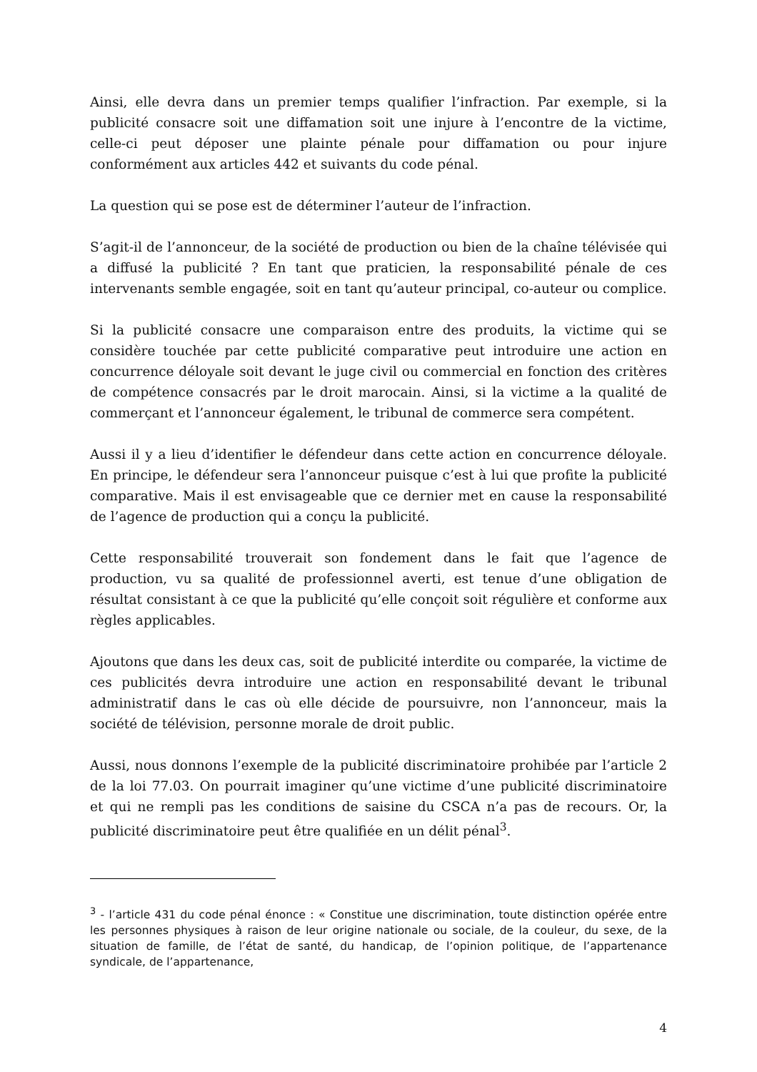Ainsi, elle devra dans un premier temps qualifier l’infraction. Par exemple, si la publicité consacre soit une diffamation soit une injure à l’encontre de la victime, celle-ci peut déposer une plainte pénale pour diffamation ou pour injure conformément aux articles 442 et suivants du code pénal.
La question qui se pose est de déterminer l’auteur de l’infraction.
S’agit-il de l’annonceur, de la société de production ou bien de la chaîne télévisée qui a diffusé la publicité ? En tant que praticien, la responsabilité pénale de ces intervenants semble engagée, soit en tant qu’auteur principal, co-auteur ou complice.
Si la publicité consacre une comparaison entre des produits, la victime qui se considère touchée par cette publicité comparative peut introduire une action en concurrence déloyale soit devant le juge civil ou commercial en fonction des critères de compétence consacrés par le droit marocain. Ainsi, si la victime a la qualité de commerçant et l’annonceur également, le tribunal de commerce sera compétent.
Aussi il y a lieu d’identifier le défendeur dans cette action en concurrence déloyale. En principe, le défendeur sera l’annonceur puisque c’est à lui que profite la publicité comparative. Mais il est envisageable que ce dernier met en cause la responsabilité de l’agence de production qui a conçu la publicité.
Cette responsabilité trouverait son fondement dans le fait que l’agence de production, vu sa qualité de professionnel averti, est tenue d’une obligation de résultat consistant à ce que la publicité qu’elle conçoit soit régulière et conforme aux règles applicables.
Ajoutons que dans les deux cas, soit de publicité interdite ou comparée, la victime de ces publicités devra introduire une action en responsabilité devant le tribunal administratif dans le cas où elle décide de poursuivre, non l’annonceur, mais la société de télévision, personne morale de droit public.
Aussi, nous donnons l’exemple de la publicité discriminatoire prohibée par l’article 2 de la loi 77.03. On pourrait imaginer qu’une victime d’une publicité discriminatoire et qui ne rempli pas les conditions de saisine du CSCA n’a pas de recours. Or, la publicité discriminatoire peut être qualifiée en un délit pénal<sup>3</sup>.
<sup>3</sup> - l’article 431 du code pénal énonce : « Constitue une discrimination, toute distinction opérée entre les personnes physiques à raison de leur origine nationale ou sociale, de la couleur, du sexe, de la situation de famille, de l’état de santé, du handicap, de l’opinion politique, de l’appartenance syndicale, de l’appartenance,
4